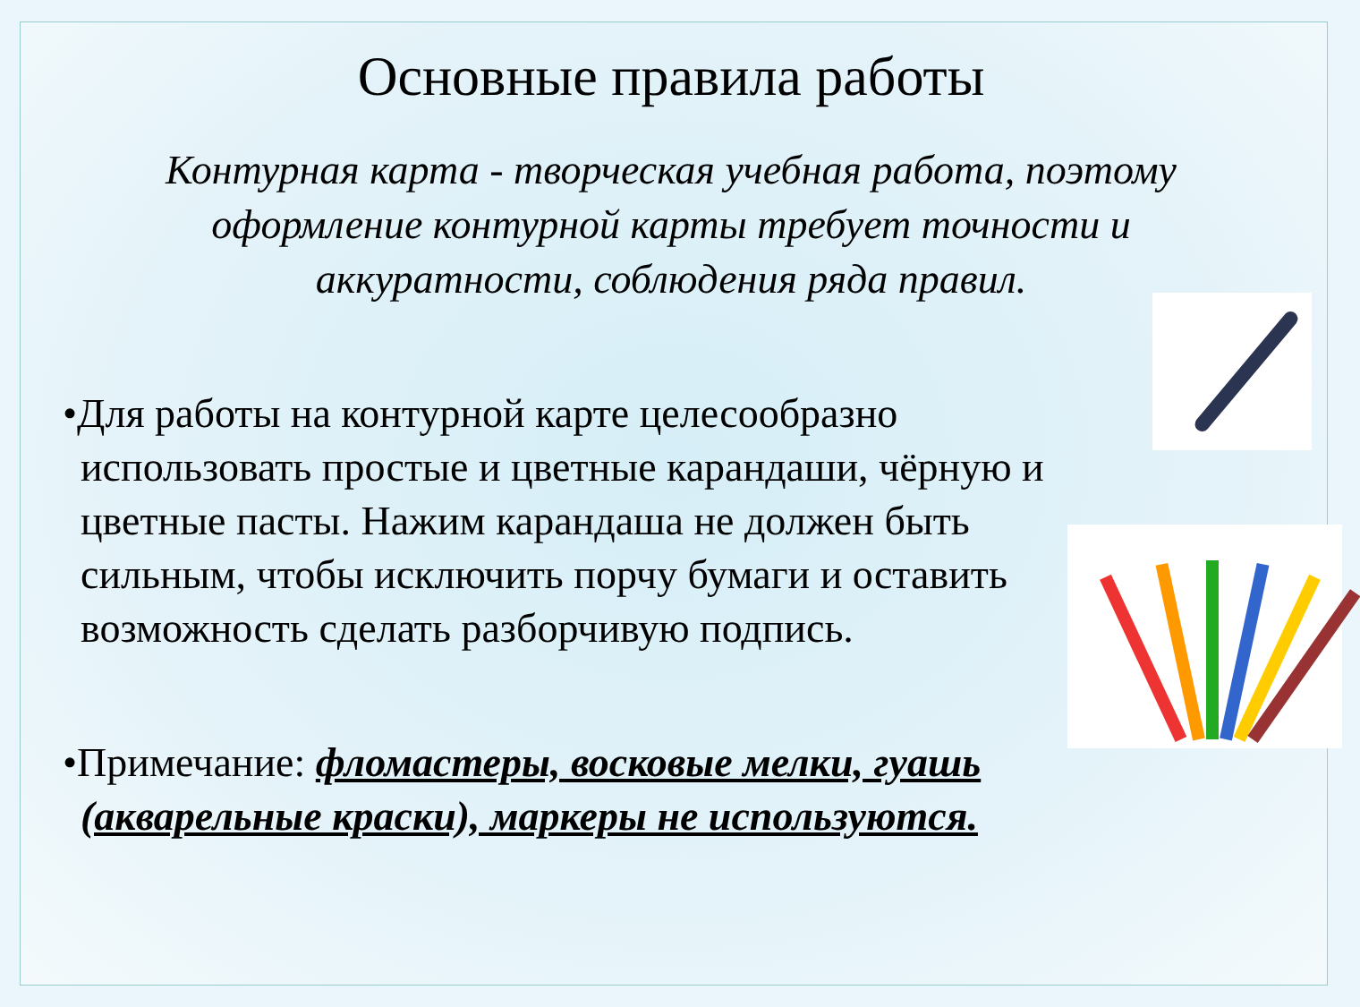Основные правила работы
Контурная карта - творческая учебная работа, поэтому оформление контурной карты требует точности и аккуратности, соблюдения ряда правил.
•Для работы на контурной карте целесообразно использовать простые и цветные карандаши, чёрную и цветные пасты. Нажим карандаша не должен быть сильным, чтобы исключить порчу бумаги и оставить возможность сделать разборчивую подпись.
•Примечание: фломастеры, восковые мелки, гуашь (акварельные краски), маркеры не используются.